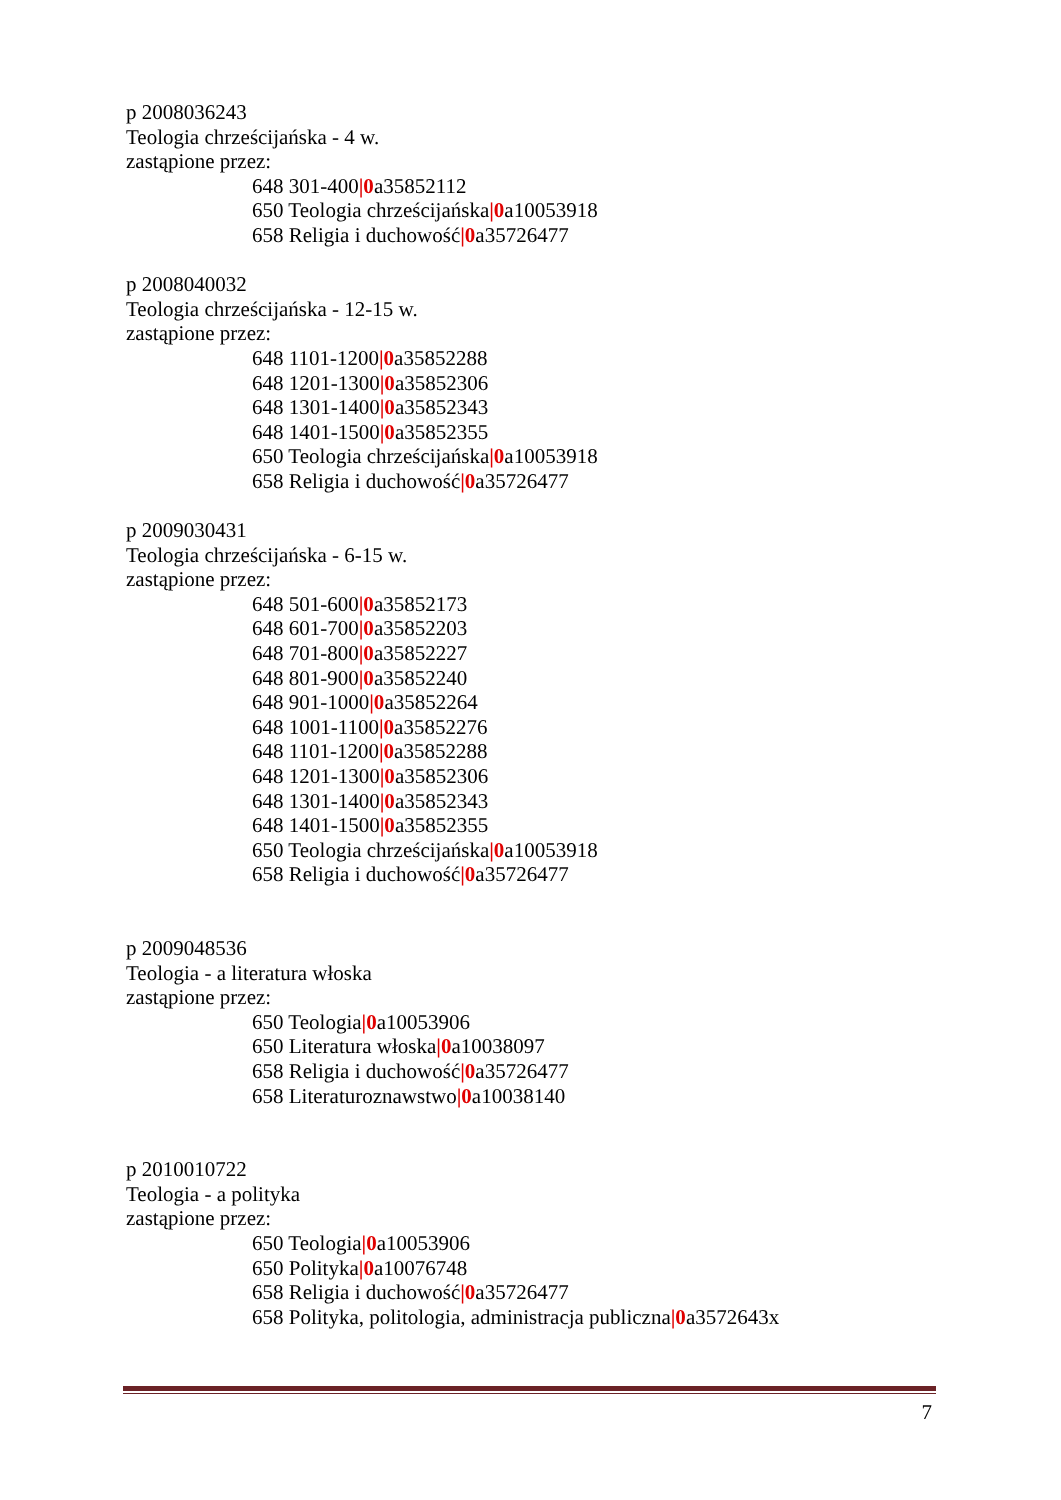p 2008036243
Teologia chrześcijańska - 4 w.
zastąpione przez:
648 301-400|0a35852112
650 Teologia chrześcijańska|0a10053918
658 Religia i duchowość|0a35726477
p 2008040032
Teologia chrześcijańska - 12-15 w.
zastąpione przez:
648 1101-1200|0a35852288
648 1201-1300|0a35852306
648 1301-1400|0a35852343
648 1401-1500|0a35852355
650 Teologia chrześcijańska|0a10053918
658 Religia i duchowość|0a35726477
p 2009030431
Teologia chrześcijańska - 6-15 w.
zastąpione przez:
648 501-600|0a35852173
648 601-700|0a35852203
648 701-800|0a35852227
648 801-900|0a35852240
648 901-1000|0a35852264
648 1001-1100|0a35852276
648 1101-1200|0a35852288
648 1201-1300|0a35852306
648 1301-1400|0a35852343
648 1401-1500|0a35852355
650 Teologia chrześcijańska|0a10053918
658 Religia i duchowość|0a35726477
p 2009048536
Teologia - a literatura włoska
zastąpione przez:
650 Teologia|0a10053906
650 Literatura włoska|0a10038097
658 Religia i duchowość|0a35726477
658 Literaturoznawstwo|0a10038140
p 2010010722
Teologia - a polityka
zastąpione przez:
650 Teologia|0a10053906
650 Polityka|0a10076748
658 Religia i duchowość|0a35726477
658 Polityka, politologia, administracja publiczna|0a3572643x
7